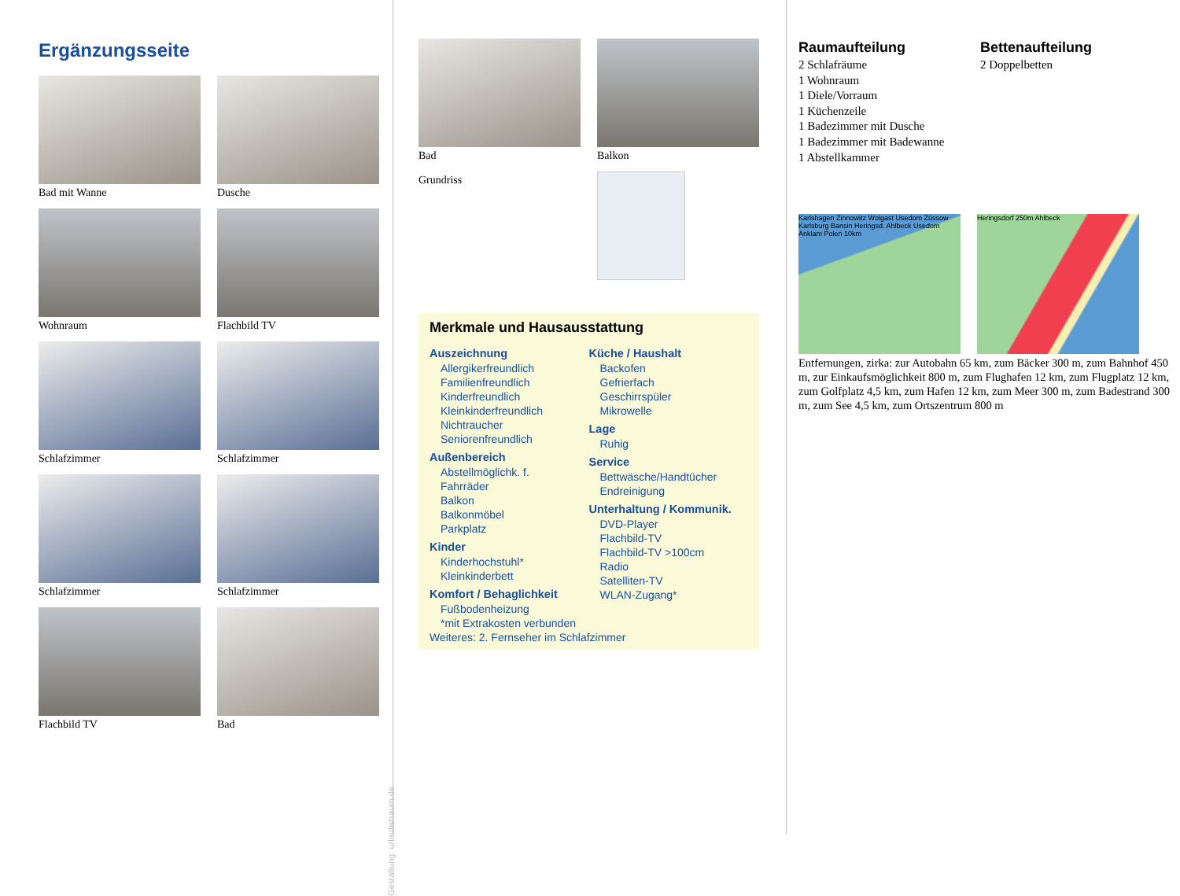Ergänzungsseite
Bad mit Wanne
Dusche
Wohnraum
Flachbild TV
Schlafzimmer
Schlafzimmer
Schlafzimmer
Schlafzimmer
Flachbild TV
Bad
Gestaltung: urlaubstraum.de
Bad Balkon
Grundriss
Merkmale und Hausausstattung
Auszeichnung
Allergikerfreundlich
Familienfreundlich
Kinderfreundlich
Kleinkinderfreundlich
Nichtraucher
Seniorenfreundlich
Außenbereich
Abstellmöglichk. f.
Fahrräder
Balkon
Balkonmöbel
Parkplatz
Kinder
Kinderhochstuhl*
Kleinkinderbett
Komfort / Behaglichkeit
Fußbodenheizung
Küche / Haushalt
Backofen
Gefrierfach
Geschirrspüler
Mikrowelle
Lage
Ruhig
Service
Bettwäsche/Handtücher
Endreinigung
Unterhaltung / Kommunik.
DVD-Player
Flachbild-TV
Flachbild-TV >100cm
Radio
Satelliten-TV
WLAN-Zugang*
*mit Extrakosten verbunden
Weiteres: 2. Fernseher im Schlafzimmer
Raumaufteilung
2 Schlafräume
1 Wohnraum
1 Diele/Vorraum
1 Küchenzeile
1 Badezimmer mit Dusche
1 Badezimmer mit Badewanne
1 Abstellkammer
Bettenaufteilung
2 Doppelbetten
Karlshagen Zinnowitz Wolgast Usedom Züssow Karlsburg Bansin Heringsd. Ahlbeck Usedom Anklam Polen 10km
Heringsdorf 250m Ahlbeck
Entfernungen, zirka: zur Autobahn 65 km, zum Bäcker 300 m, zum Bahnhof 450 m, zur Einkaufsmöglichkeit 800 m, zum Flughafen 12 km, zum Flugplatz 12 km, zum Golfplatz 4,5 km, zum Hafen 12 km, zum Meer 300 m, zum Badestrand 300 m, zum See 4,5 km, zum Ortszentrum 800 m